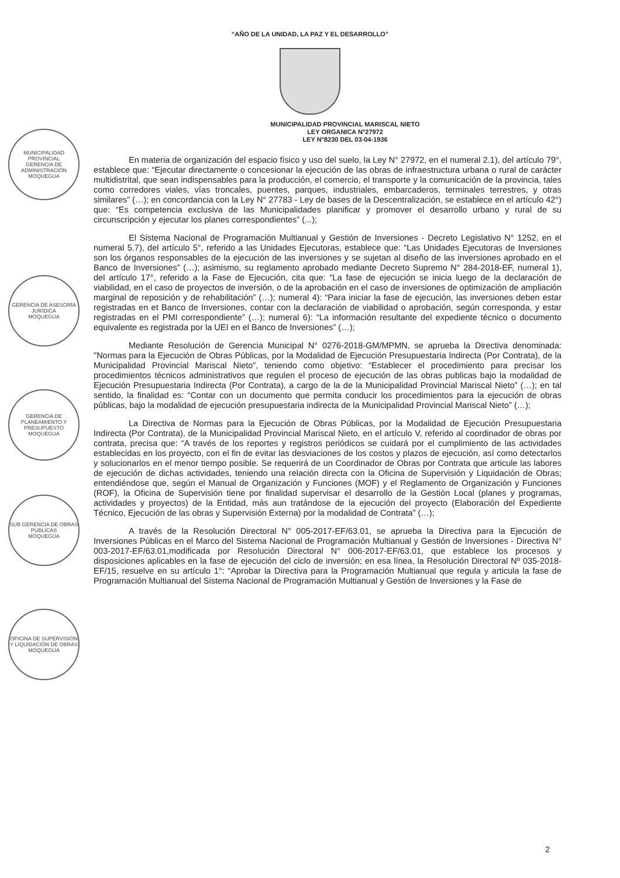“AÑO DE LA UNIDAD, LA PAZ Y EL DESARROLLO”
MUNICIPALIDAD PROVINCIAL MARISCAL NIETO
LEY ORGANICA N°27972
LEY N°8230 DEL 03-04-1936
En materia de organización del espacio físico y uso del suelo, la Ley N° 27972, en el numeral 2.1), del artículo 79°, establece que: “Ejecutar directamente o concesionar la ejecución de las obras de infraestructura urbana o rural de carácter multidistrital, que sean indispensables para la producción, el comercio, el transporte y la comunicación de la provincia, tales como corredores viales, vías troncales, puentes, parques, industriales, embarcaderos, terminales terrestres, y otras similares” (…); en concordancia con la Ley N° 27783 - Ley de bases de la Descentralización, se establece en el artículo 42°) que: “Es competencia exclusiva de las Municipalidades planificar y promover el desarrollo urbano y rural de su circunscripción y ejecutar los planes correspondientes” (...);
El Sistema Nacional de Programación Multianual y Gestión de Inversiones - Decreto Legislativo N° 1252, en el numeral 5.7), del artículo 5°, referido a las Unidades Ejecutoras, establece que: “Las Unidades Ejecutoras de Inversiones son los órganos responsables de la ejecución de las inversiones y se sujetan al diseño de las inversiones aprobado en el Banco de Inversiones” (…); asimismo, su reglamento aprobado mediante Decreto Supremo N° 284-2018-EF, numeral 1), del artículo 17°, referido a la Fase de Ejecución, cita que: “La fase de ejecución se inicia luego de la declaración de viabilidad, en el caso de proyectos de inversión, o de la aprobación en el caso de inversiones de optimización de ampliación marginal de reposición y de rehabilitación” (…); numeral 4): “Para iniciar la fase de ejecución, las inversiones deben estar registradas en et Banco de Inversiones, contar con la declaración de viabilidad o aprobación, según corresponda, y estar registradas en el PMI correspondiente” (…); numeral 6): “La información resultante del expediente técnico o documento equivalente es registrada por la UEI en el Banco de Inversiones” (…);
Mediante Resolución de Gerencia Municipal N° 0276-2018-GM/MPMN, se aprueba la Directiva denominada: "Normas para la Ejecución de Obras Públicas, por la Modalidad de Ejecución Presupuestaria Indirecta (Por Contrata), de la Municipalidad Provincial Mariscal Nieto”, teniendo como objetivo: “Establecer el procedimiento para precisar los procedimientos técnicos administrativos que regulen el proceso de ejecución de las obras publicas bajo la modalidad de Ejecución Presupuestaria Indirecta (Por Contrata), a cargo de la de la Municipalidad Provincial Mariscal Nieto” (…); en tal sentido, la finalidad es: “Contar con un documento que permita conducir los procedimientos para la ejecución de obras públicas, bajo la modalidad de ejecución presupuestaria indirecta de la Municipalidad Provincial Mariscal Nieto” (…);
La Directiva de Normas para la Ejecución de Obras Públicas, por la Modalidad de Ejecución Presupuestaria Indirecta (Por Contrata), de la Municipalidad Provincial Mariscal Nieto, en el artículo V, referido al coordinador de obras por contrata, precisa que: “A través de los reportes y registros periódicos se cuidará por el cumplimiento de las actividades establecidas en los proyecto, con el fin de evitar las desviaciones de los costos y plazos de ejecución, así como detectarlos y solucionarlos en el menor tiempo posible. Se requerirá de un Coordinador de Obras por Contrata que articule las labores de ejecución de dichas actividades, teniendo una relación directa con la Oficina de Supervisión y Liquidación de Obras; entendiéndose que, según el Manual de Organización y Funciones (MOF) y el Reglamento de Organización y Funciones (ROF), la Oficina de Supervisión tiene por finalidad supervisar el desarrollo de la Gestión Local (planes y programas, actividades y proyectos) de la Entidad, más aun tratándose de la ejecución del proyecto (Elaboración del Expediente Técnico, Ejecución de las obras y Supervisión Externa) por la modalidad de Contrata” (…);
A través de la Resolución Directoral N° 005-2017-EF/63.01, se aprueba la Directiva para la Ejecución de Inversiones Públicas en el Marco del Sistema Nacional de Programación Multianual y Gestión de Inversiones - Directiva N° 003-2017-EF/63.01,modificada por Resolución Directoral N° 006-2017-EF/63.01, que establece los procesos y disposiciones aplicables en la fase de ejecución del ciclo de inversión; en esa línea, la Resolución Directoral Nº 035-2018-EF/15, resuelve en su artículo 1°: “Aprobar la Directiva para la Programación Multianual que regula y articula la fase de Programación Multianual del Sistema Nacional de Programación Multianual y Gestión de Inversiones y la Fase de
2
MUNICIPALIDAD PROVINCIAL
GERENCIA DE ADMINISTRACIÓN
MOQUEGUA
GERENCIA DE ASESORÍA JURÍDICA
MOQUEGUA
GERENCIA DE PLANEAMIENTO Y PRESUPUESTO
MOQUEGUA
SUB GERENCIA DE OBRAS PUBLICAS
MOQUEGUA
OFICINA DE SUPERVISIÓN Y LIQUIDACIÓN DE OBRAS
MOQUEGUA